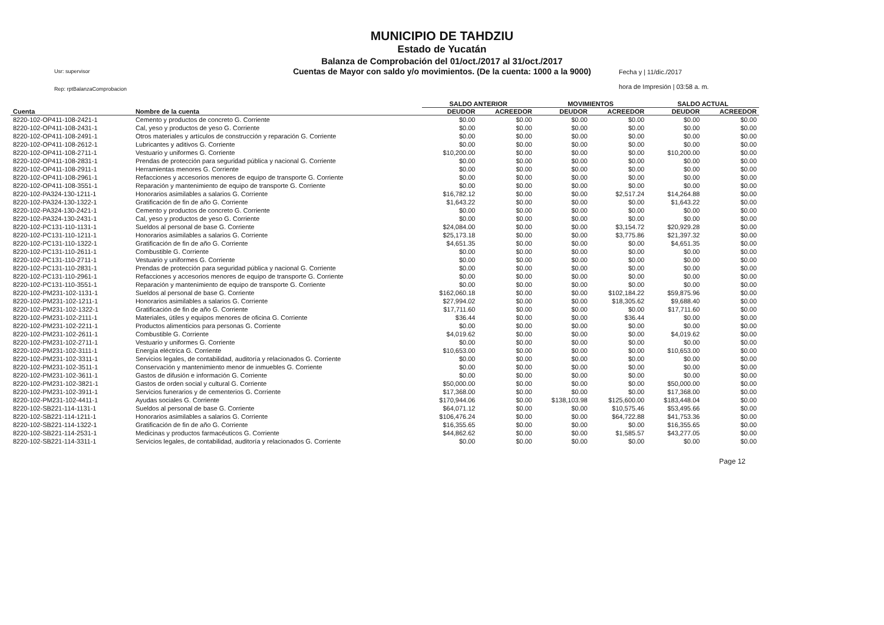MUNICIPIO DE TAHDZIU
Estado de Yucatán
Balanza de Comprobación del 01/oct./2017 al 31/oct./2017
Cuentas de Mayor con saldo y/o movimientos. (De la cuenta: 1000 a la 9000)
Usr: supervisor
Rep: rptBalanzaComprobacion
Fecha y | 11/dic./2017
hora de Impresión | 03:58 a. m.
| | | SALDO ANTERIOR | | MOVIMIENTOS | | SALDO ACTUAL | |
| --- | --- | --- | --- | --- | --- | --- | --- |
| Cuenta | Nombre de la cuenta | DEUDOR | ACREEDOR | DEUDOR | ACREEDOR | DEUDOR | ACREEDOR |
| 8220-102-OP411-108-2421-1 | Cemento y productos de concreto G. Corriente | $0.00 | $0.00 | $0.00 | $0.00 | $0.00 | $0.00 |
| 8220-102-OP411-108-2431-1 | Cal, yeso y productos de yeso G. Corriente | $0.00 | $0.00 | $0.00 | $0.00 | $0.00 | $0.00 |
| 8220-102-OP411-108-2491-1 | Otros materiales y artículos de construcción y reparación G. Corriente | $0.00 | $0.00 | $0.00 | $0.00 | $0.00 | $0.00 |
| 8220-102-OP411-108-2612-1 | Lubricantes y aditivos G. Corriente | $0.00 | $0.00 | $0.00 | $0.00 | $0.00 | $0.00 |
| 8220-102-OP411-108-2711-1 | Vestuario y uniformes G. Corriente | $10,200.00 | $0.00 | $0.00 | $0.00 | $10,200.00 | $0.00 |
| 8220-102-OP411-108-2831-1 | Prendas de protección para seguridad pública y nacional G. Corriente | $0.00 | $0.00 | $0.00 | $0.00 | $0.00 | $0.00 |
| 8220-102-OP411-108-2911-1 | Herramientas menores G. Corriente | $0.00 | $0.00 | $0.00 | $0.00 | $0.00 | $0.00 |
| 8220-102-OP411-108-2961-1 | Refacciones y accesorios menores de equipo de transporte G. Corriente | $0.00 | $0.00 | $0.00 | $0.00 | $0.00 | $0.00 |
| 8220-102-OP411-108-3551-1 | Reparación y mantenimiento de equipo de transporte G. Corriente | $0.00 | $0.00 | $0.00 | $0.00 | $0.00 | $0.00 |
| 8220-102-PA324-130-1211-1 | Honorarios asimilables a salarios G. Corriente | $16,782.12 | $0.00 | $0.00 | $2,517.24 | $14,264.88 | $0.00 |
| 8220-102-PA324-130-1322-1 | Gratificación de fin de año G. Corriente | $1,643.22 | $0.00 | $0.00 | $0.00 | $1,643.22 | $0.00 |
| 8220-102-PA324-130-2421-1 | Cemento y productos de concreto G. Corriente | $0.00 | $0.00 | $0.00 | $0.00 | $0.00 | $0.00 |
| 8220-102-PA324-130-2431-1 | Cal, yeso y productos de yeso G. Corriente | $0.00 | $0.00 | $0.00 | $0.00 | $0.00 | $0.00 |
| 8220-102-PC131-110-1131-1 | Sueldos al personal de base G. Corriente | $24,084.00 | $0.00 | $0.00 | $3,154.72 | $20,929.28 | $0.00 |
| 8220-102-PC131-110-1211-1 | Honorarios asimilables a salarios G. Corriente | $25,173.18 | $0.00 | $0.00 | $3,775.86 | $21,397.32 | $0.00 |
| 8220-102-PC131-110-1322-1 | Gratificación de fin de año G. Corriente | $4,651.35 | $0.00 | $0.00 | $0.00 | $4,651.35 | $0.00 |
| 8220-102-PC131-110-2611-1 | Combustible G. Corriente | $0.00 | $0.00 | $0.00 | $0.00 | $0.00 | $0.00 |
| 8220-102-PC131-110-2711-1 | Vestuario y uniformes G. Corriente | $0.00 | $0.00 | $0.00 | $0.00 | $0.00 | $0.00 |
| 8220-102-PC131-110-2831-1 | Prendas de protección para seguridad pública y nacional G. Corriente | $0.00 | $0.00 | $0.00 | $0.00 | $0.00 | $0.00 |
| 8220-102-PC131-110-2961-1 | Refacciones y accesorios menores de equipo de transporte G. Corriente | $0.00 | $0.00 | $0.00 | $0.00 | $0.00 | $0.00 |
| 8220-102-PC131-110-3551-1 | Reparación y mantenimiento de equipo de transporte G. Corriente | $0.00 | $0.00 | $0.00 | $0.00 | $0.00 | $0.00 |
| 8220-102-PM231-102-1131-1 | Sueldos al personal de base G. Corriente | $162,060.18 | $0.00 | $0.00 | $102,184.22 | $59,875.96 | $0.00 |
| 8220-102-PM231-102-1211-1 | Honorarios asimilables a salarios G. Corriente | $27,994.02 | $0.00 | $0.00 | $18,305.62 | $9,688.40 | $0.00 |
| 8220-102-PM231-102-1322-1 | Gratificación de fin de año G. Corriente | $17,711.60 | $0.00 | $0.00 | $0.00 | $17,711.60 | $0.00 |
| 8220-102-PM231-102-2111-1 | Materiales, útiles y equipos menores de oficina G. Corriente | $36.44 | $0.00 | $0.00 | $36.44 | $0.00 | $0.00 |
| 8220-102-PM231-102-2211-1 | Productos alimenticios para personas G. Corriente | $0.00 | $0.00 | $0.00 | $0.00 | $0.00 | $0.00 |
| 8220-102-PM231-102-2611-1 | Combustible G. Corriente | $4,019.62 | $0.00 | $0.00 | $0.00 | $4,019.62 | $0.00 |
| 8220-102-PM231-102-2711-1 | Vestuario y uniformes G. Corriente | $0.00 | $0.00 | $0.00 | $0.00 | $0.00 | $0.00 |
| 8220-102-PM231-102-3111-1 | Energía eléctrica G. Corriente | $10,653.00 | $0.00 | $0.00 | $0.00 | $10,653.00 | $0.00 |
| 8220-102-PM231-102-3311-1 | Servicios legales, de contabilidad, auditoría y relacionados G. Corriente | $0.00 | $0.00 | $0.00 | $0.00 | $0.00 | $0.00 |
| 8220-102-PM231-102-3511-1 | Conservación y mantenimiento menor de inmuebles G. Corriente | $0.00 | $0.00 | $0.00 | $0.00 | $0.00 | $0.00 |
| 8220-102-PM231-102-3611-1 | Gastos de difusión e información G. Corriente | $0.00 | $0.00 | $0.00 | $0.00 | $0.00 | $0.00 |
| 8220-102-PM231-102-3821-1 | Gastos de orden social y cultural G. Corriente | $50,000.00 | $0.00 | $0.00 | $0.00 | $50,000.00 | $0.00 |
| 8220-102-PM231-102-3911-1 | Servicios funerarios y de cementerios G. Corriente | $17,368.00 | $0.00 | $0.00 | $0.00 | $17,368.00 | $0.00 |
| 8220-102-PM231-102-4411-1 | Ayudas sociales G. Corriente | $170,944.06 | $0.00 | $138,103.98 | $125,600.00 | $183,448.04 | $0.00 |
| 8220-102-SB221-114-1131-1 | Sueldos al personal de base G. Corriente | $64,071.12 | $0.00 | $0.00 | $10,575.46 | $53,495.66 | $0.00 |
| 8220-102-SB221-114-1211-1 | Honorarios asimilables a salarios G. Corriente | $106,476.24 | $0.00 | $0.00 | $64,722.88 | $41,753.36 | $0.00 |
| 8220-102-SB221-114-1322-1 | Gratificación de fin de año G. Corriente | $16,355.65 | $0.00 | $0.00 | $0.00 | $16,355.65 | $0.00 |
| 8220-102-SB221-114-2531-1 | Medicinas y productos farmacéuticos G. Corriente | $44,862.62 | $0.00 | $0.00 | $1,585.57 | $43,277.05 | $0.00 |
| 8220-102-SB221-114-3311-1 | Servicios legales, de contabilidad, auditoría y relacionados G. Corriente | $0.00 | $0.00 | $0.00 | $0.00 | $0.00 | $0.00 |
Page 12